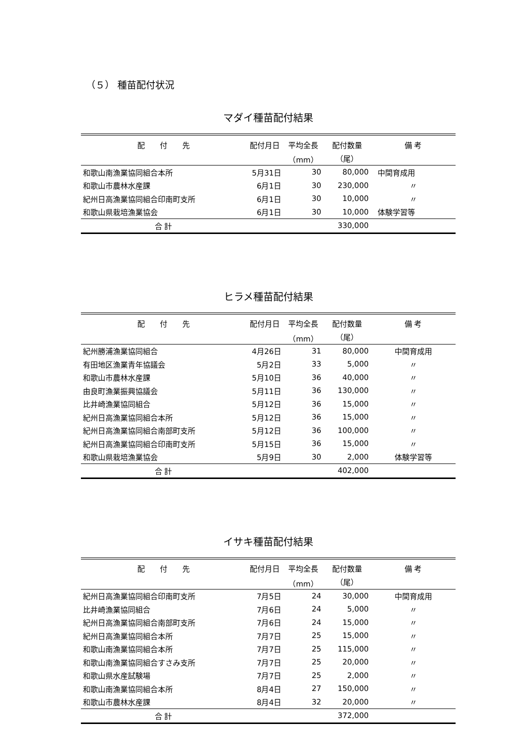（５） 種苗配付状況
マダイ種苗配付結果
| 配 付 先 | 配付月日 | 平均全長 | 配付数量 | 備 考 |
| --- | --- | --- | --- | --- |
| | | （mm） | （尾） | |
| 和歌山南漁業協同組合本所 | 5月31日 | 30 | 80,000 | 中間育成用 |
| 和歌山市農林水産課 | 6月1日 | 30 | 230,000 | 〃 |
| 紀州日高漁業協同組合印南町支所 | 6月1日 | 30 | 10,000 | 〃 |
| 和歌山県栽培漁業協会 | 6月1日 | 30 | 10,000 | 体験学習等 |
| 合 計 | | | 330,000 | |
ヒラメ種苗配付結果
| 配 付 先 | 配付月日 | 平均全長 | 配付数量 | 備 考 |
| --- | --- | --- | --- | --- |
| | | （mm） | （尾） | |
| 紀州勝浦漁業協同組合 | 4月26日 | 31 | 80,000 | 中間育成用 |
| 有田地区漁業青年協議会 | 5月2日 | 33 | 5,000 | 〃 |
| 和歌山市農林水産課 | 5月10日 | 36 | 40,000 | 〃 |
| 由良町漁業振興協議会 | 5月11日 | 36 | 130,000 | 〃 |
| 比井崎漁業協同組合 | 5月12日 | 36 | 15,000 | 〃 |
| 紀州日高漁業協同組合本所 | 5月12日 | 36 | 15,000 | 〃 |
| 紀州日高漁業協同組合南部町支所 | 5月12日 | 36 | 100,000 | 〃 |
| 紀州日高漁業協同組合印南町支所 | 5月15日 | 36 | 15,000 | 〃 |
| 和歌山県栽培漁業協会 | 5月9日 | 30 | 2,000 | 体験学習等 |
| 合 計 | | | 402,000 | |
イサキ種苗配付結果
| 配 付 先 | 配付月日 | 平均全長 | 配付数量 | 備 考 |
| --- | --- | --- | --- | --- |
| | | （mm） | （尾） | |
| 紀州日高漁業協同組合印南町支所 | 7月5日 | 24 | 30,000 | 中間育成用 |
| 比井崎漁業協同組合 | 7月6日 | 24 | 5,000 | 〃 |
| 紀州日高漁業協同組合南部町支所 | 7月6日 | 24 | 15,000 | 〃 |
| 紀州日高漁業協同組合本所 | 7月7日 | 25 | 15,000 | 〃 |
| 和歌山南漁業協同組合本所 | 7月7日 | 25 | 115,000 | 〃 |
| 和歌山南漁業協同組合すさみ支所 | 7月7日 | 25 | 20,000 | 〃 |
| 和歌山県水産試験場 | 7月7日 | 25 | 2,000 | 〃 |
| 和歌山南漁業協同組合本所 | 8月4日 | 27 | 150,000 | 〃 |
| 和歌山市農林水産課 | 8月4日 | 32 | 20,000 | 〃 |
| 合 計 | | | 372,000 | |